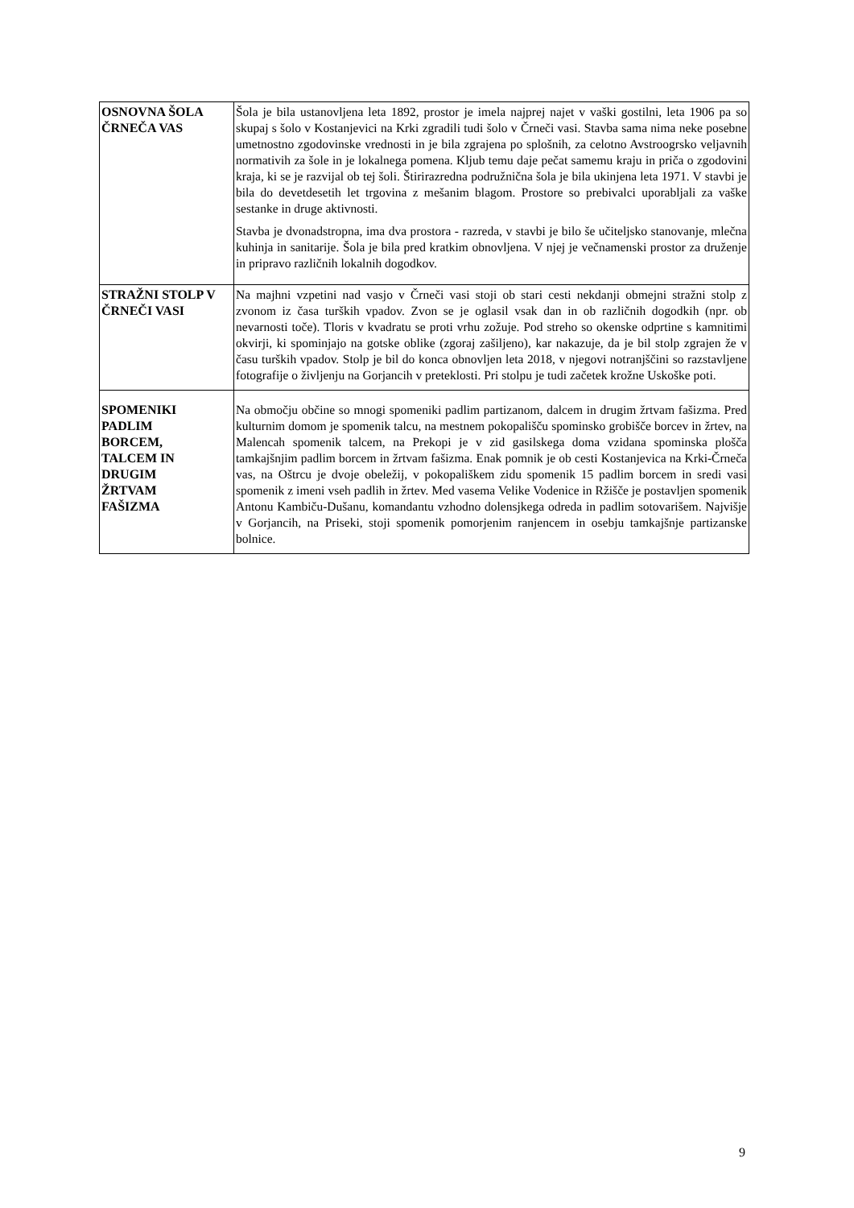| OSNOVNA ŠOLA ČRNEČA VAS | Šola je bila ustanovljena leta 1892, prostor je imela najprej najet v vaški gostilni, leta 1906 pa so skupaj s šolo v Kostanjevici na Krki zgradili tudi šolo v Črneči vasi. Stavba sama nima neke posebne umetnostno zgodovinske vrednosti in je bila zgrajena po splošnih, za celotno Avstroogrsko veljavnih normativih za šole in je lokalnega pomena. Kljub temu daje pečat samemu kraju in priča o zgodovini kraja, ki se je razvijal ob tej šoli. Štirirazredna podružnična šola je bila ukinjena leta 1971. V stavbi je bila do devetdesetih let trgovina z mešanim blagom. Prostore so prebivalci uporabljali za vaške sestanke in druge aktivnosti. Stavba je dvonadstropna, ima dva prostora - razreda, v stavbi je bilo še učiteljsko stanovanje, mlečna kuhinja in sanitarije. Šola je bila pred kratkim obnovljena. V njej je večnamenski prostor za druženje in pripravo različnih lokalnih dogodkov. |
| STRAŽNI STOLP V ČRNEČI VASI | Na majhni vzpetini nad vasjo v Črneči vasi stoji ob stari cesti nekdanji obmejni stražni stolp z zvonom iz časa turških vpadov. Zvon se je oglasil vsak dan in ob različnih dogodkih (npr. ob nevarnosti toče). Tloris v kvadratu se proti vrhu zožuje. Pod streho so okenske odprtine s kamnitimi okvirji, ki spominjajo na gotske oblike (zgoraj zašiljeno), kar nakazuje, da je bil stolp zgrajen že v času turških vpadov. Stolp je bil do konca obnovljen leta 2018, v njegovi notranjščini so razstavljene fotografije o življenju na Gorjancih v preteklosti. Pri stolpu je tudi začetek krožne Uskoške poti. |
| SPOMENIKI PADLIM BORCEM, TALCEM IN DRUGIM ŽRTVAM FAŠIZMA | Na območju občine so mnogi spomeniki padlim partizanom, dalcem in drugim žrtvam fašizma. Pred kulturnim domom je spomenik talcu, na mestnem pokopališču spominsko grobišče borcev in žrtev, na Malencah spomenik talcem, na Prekopi je v zid gasilskega doma vzidana spominska plošča tamkajšnjim padlim borcem in žrtvam fašizma. Enak pomnik je ob cesti Kostanjevica na Krki-Črneča vas, na Oštrcu je dvoje obeležij, v pokopališkem zidu spomenik 15 padlim borcem in sredi vasi spomenik z imeni vseh padlih in žrtev. Med vasema Velike Vodenice in Ržišče je postavljen spomenik Antonu Kambiču-Dušanu, komandantu vzhodno dolensjkega odreda in padlim sotovarišem. Najvišje v Gorjancih, na Priseki, stoji spomenik pomorjenim ranjencem in osebju tamkajšnje partizanske bolnice. |
9